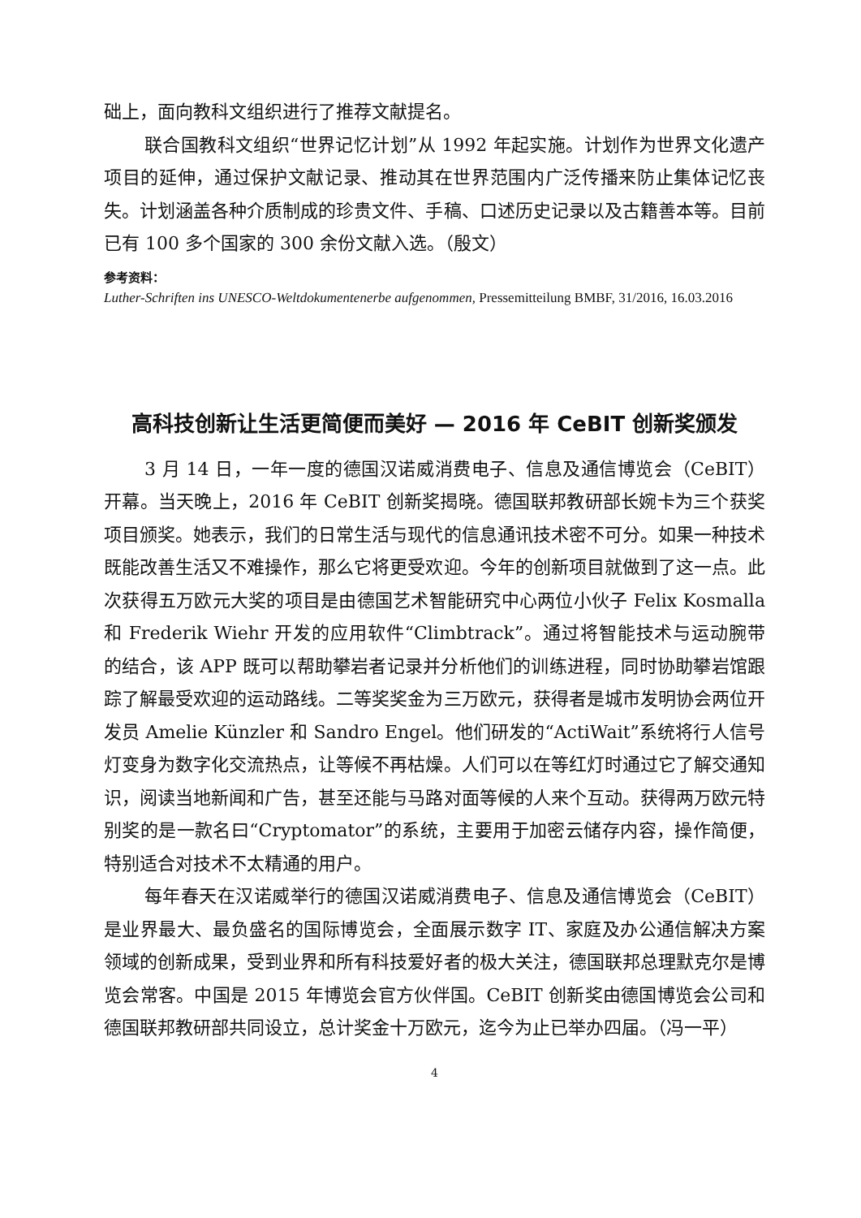础上，面向教科文组织进行了推荐文献提名。
联合国教科文组织“世界记忆计划”从 1992 年起实施。计划作为世界文化遗产项目的延伸，通过保护文献记录、推动其在世界范围内广泛传播来防止集体记忆丧失。计划涵盖各种介质制成的珍贵文件、手稿、口述历史记录以及古籍善本等。目前已有 100 多个国家的 300 余份文献入选。（殷文）
参考资料：
Luther-Schriften ins UNESCO-Weltdokumentenerbe aufgenommen, Pressemitteilung BMBF, 31/2016, 16.03.2016
高科技创新让生活更简便而美好 — 2016 年 CeBIT 创新奖颁发
3 月 14 日，一年一度的德国汉诺威消费电子、信息及通信博览会（CeBIT）开幕。当天晚上，2016 年 CeBIT 创新奖揭晓。德国联邦教研部长婉卡为三个获奖项目颁奖。她表示，我们的日常生活与现代的信息通讯技术密不可分。如果一种技术既能改善生活又不难操作，那么它将更受欢迎。今年的创新项目就做到了这一点。此次获得五万欧元大奖的项目是由德国艺术智能研究中心两位小伙子 Felix Kosmalla 和 Frederik Wiehr 开发的应用软件“Climbtrack”。通过将智能技术与运动腕带的结合，该 APP 既可以帮助攀岩者记录并分析他们的训练进程，同时协助攀岩馆跟踪了解最受欢迎的运动路线。二等奖奖金为三万欧元，获得者是城市发明协会两位开发员 Amelie Künzler 和 Sandro Engel。他们研发的“ActiWait”系统将行人信号灯变身为数字化交流热点，让等候不再枯燥。人们可以在等红灯时通过它了解交通知识，阅读当地新闻和广告，甚至还能与马路对面等候的人来个互动。获得两万欧元特别奖的是一款名曰“Cryptomator”的系统，主要用于加密云储存内容，操作简便，特别适合对技术不太精通的用户。
每年春天在汉诺威举行的德国汉诺威消费电子、信息及通信博览会（CeBIT）是业界最大、最负盛名的国际博览会，全面展示数字 IT、家庭及办公通信解决方案领域的创新成果，受到业界和所有科技爱好者的极大关注，德国联邦总理默克尔是博览会常客。中国是 2015 年博览会官方伙伴国。CeBIT 创新奖由德国博览会公司和德国联邦教研部共同设立，总计奖金十万欧元，迄今为止已举办四届。（冯一平）
4